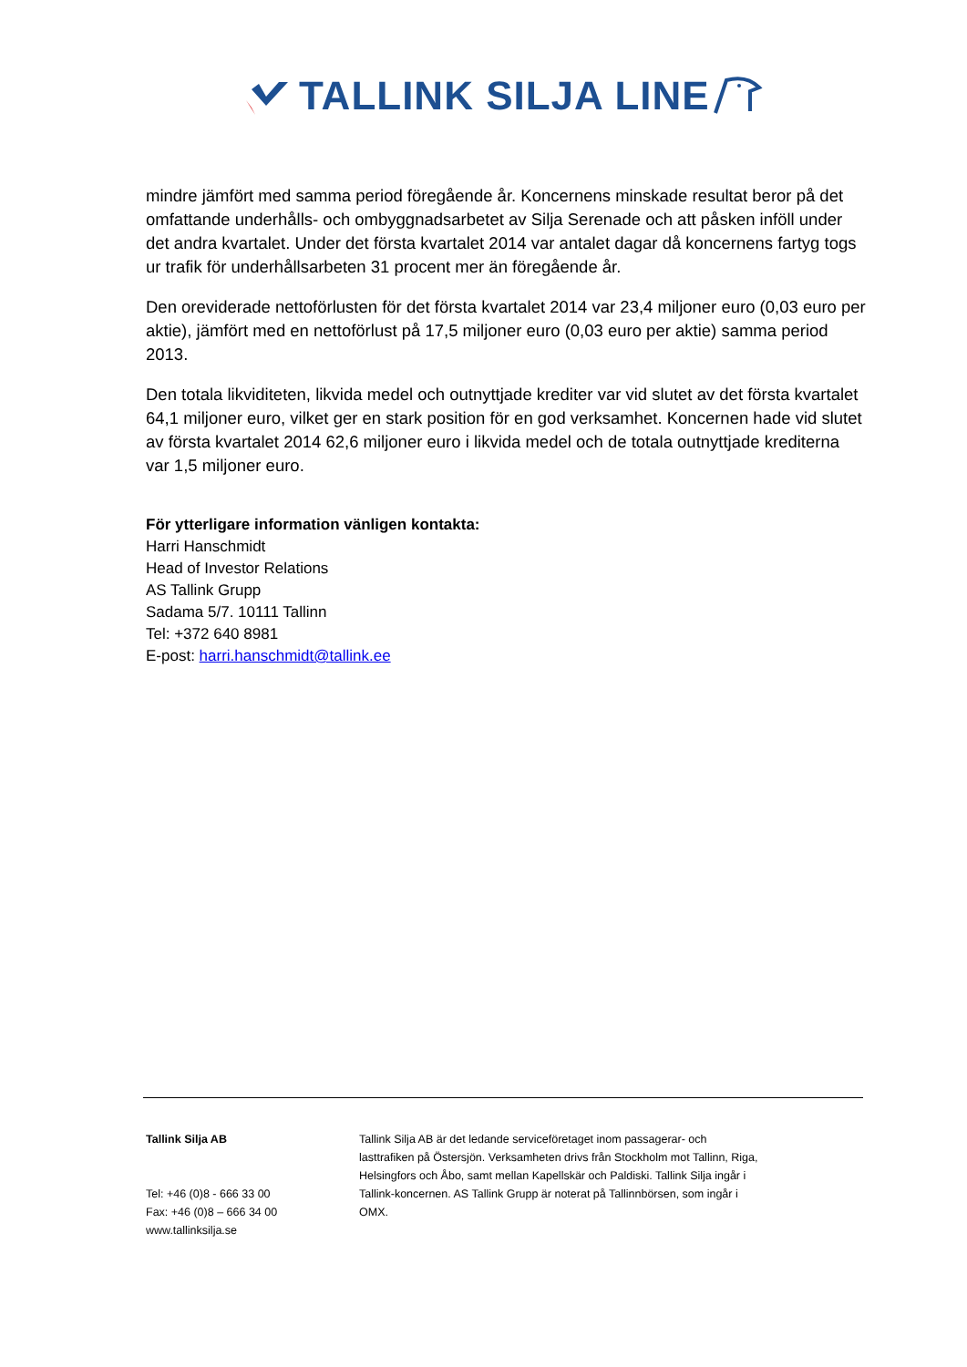TALLINK SILJA LINE
mindre jämfört med samma period föregående år. Koncernens minskade resultat beror på det omfattande underhålls- och ombyggnadsarbetet av Silja Serenade och att påsken inföll under det andra kvartalet. Under det första kvartalet 2014 var antalet dagar då koncernens fartyg togs ur trafik för underhållsarbeten 31 procent mer än föregående år.
Den oreviderade nettoförlusten för det första kvartalet 2014 var 23,4 miljoner euro (0,03 euro per aktie), jämfört med en nettoförlust på 17,5 miljoner euro (0,03 euro per aktie) samma period 2013.
Den totala likviditeten, likvida medel och outnyttjade krediter var vid slutet av det första kvartalet 64,1 miljoner euro, vilket ger en stark position för en god verksamhet. Koncernen hade vid slutet av första kvartalet 2014 62,6 miljoner euro i likvida medel och de totala outnyttjade krediterna var 1,5 miljoner euro.
För ytterligare information vänligen kontakta:
Harri Hanschmidt
Head of Investor Relations
AS Tallink Grupp
Sadama 5/7. 10111 Tallinn
Tel: +372 640 8981
E-post: harri.hanschmidt@tallink.ee
Tallink Silja AB
Tel: +46 (0)8 - 666 33 00
Fax: +46 (0)8 – 666 34 00
www.tallinksilja.se
Tallink Silja AB är det ledande serviceföretaget inom passagerar- och lasttrafiken på Östersjön. Verksamheten drivs från Stockholm mot Tallinn, Riga, Helsingfors och Åbo, samt mellan Kapellskär och Paldiski. Tallink Silja ingår i Tallink-koncernen. AS Tallink Grupp är noterat på Tallinnbörsen, som ingår i OMX.